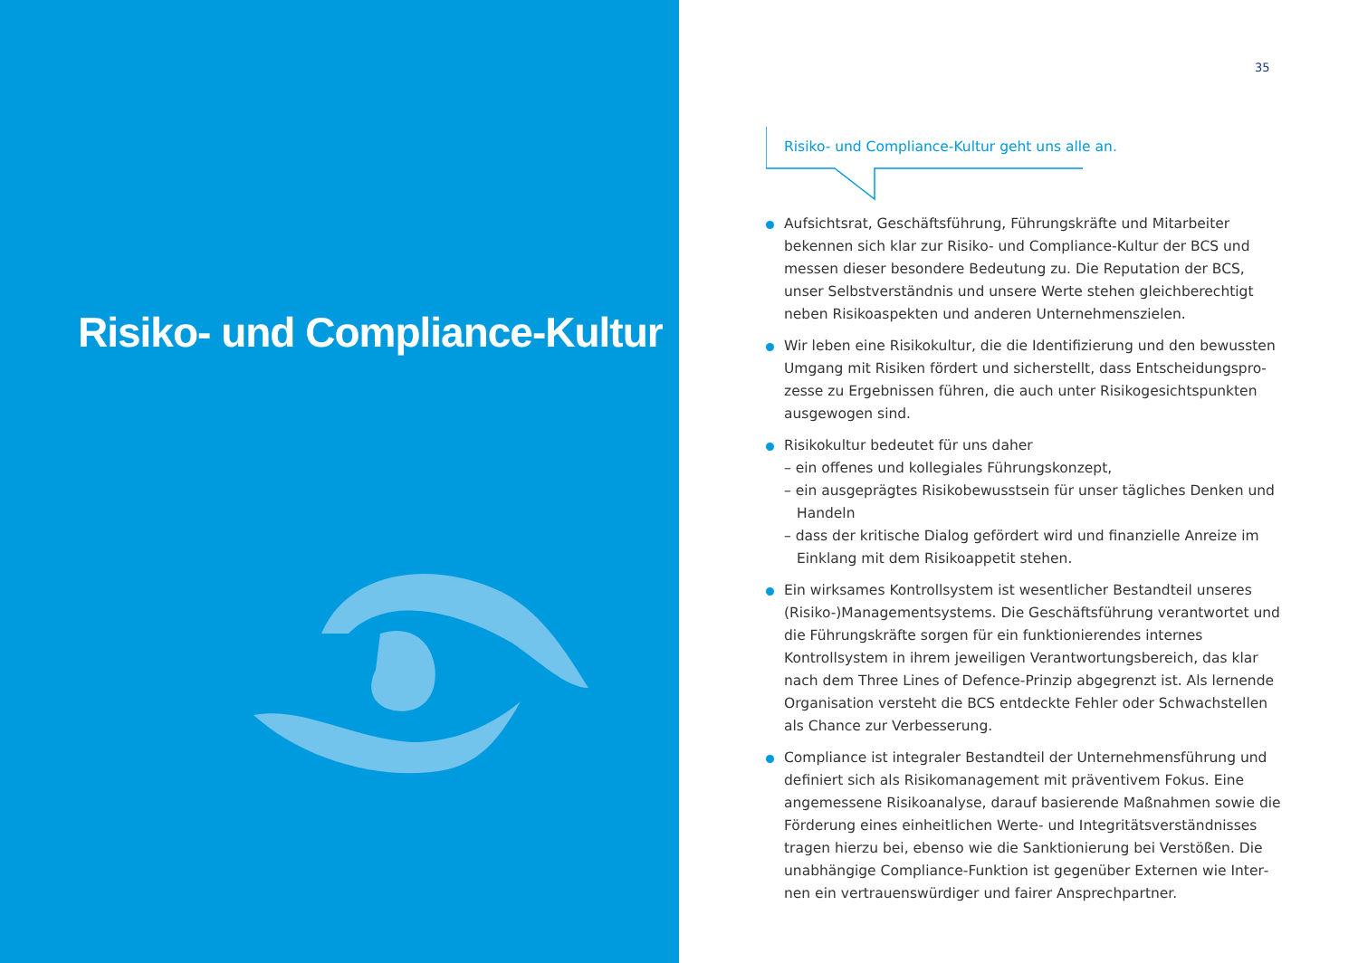Risiko- und Compliance-Kultur
35
Risiko- und Compliance-Kultur geht uns alle an.
Aufsichtsrat, Geschäftsführung, Führungskräfte und Mitarbeiter bekennen sich klar zur Risiko- und Compliance-Kultur der BCS und messen dieser besondere Bedeutung zu. Die Reputation der BCS, unser Selbstverständnis und unsere Werte stehen gleichberechtigt neben Risikoaspekten und anderen Unternehmenszielen.
Wir leben eine Risikokultur, die die Identifizierung und den bewussten Umgang mit Risiken fördert und sicherstellt, dass Entscheidungspro­zesse zu Ergebnissen führen, die auch unter Risikogesichtspunkten ausgewogen sind.
Risikokultur bedeutet für uns daher
– ein offenes und kollegiales Führungskonzept,
– ein ausgeprägtes Risikobewusstsein für unser tägliches Denken und Handeln
– dass der kritische Dialog gefördert wird und finanzielle Anreize im Einklang mit dem Risikoappetit stehen.
Ein wirksames Kontrollsystem ist wesentlicher Bestandteil unseres (Risiko-)Managementsystems. Die Geschäftsführung verantwortet und die Führungskräfte sorgen für ein funktionierendes internes Kontrollsystem in ihrem jeweiligen Verantwortungsbereich, das klar nach dem Three Lines of Defence-Prinzip abgegrenzt ist. Als ler­nende Organisation versteht die BCS entdeckte Fehler oder Schwachstellen als Chance zur Verbesserung.
Compliance ist integraler Bestandteil der Unternehmensführung und definiert sich als Risikomanagement mit präventivem Fokus. Eine angemessene Risikoanalyse, darauf basierende Maßnahmen sowie die Förderung eines einheitlichen Werte- und Integritätsverständnisses tragen hierzu bei, ebenso wie die Sanktionierung bei Verstößen. Die unabhängige Compliance-Funktion ist gegenüber Externen wie Inter­nen ein vertrauenswürdiger und fairer Ansprechpartner.